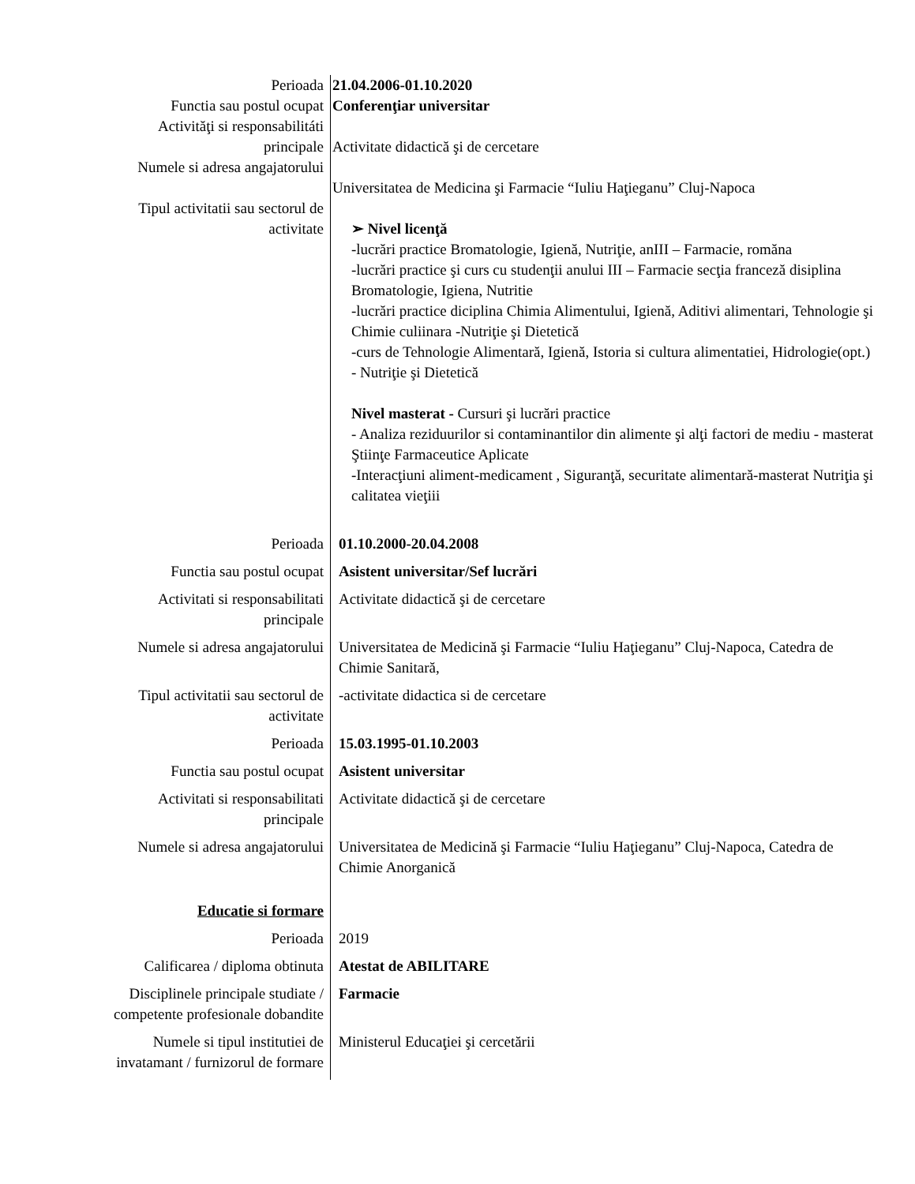| Perioada | 21.04.2006-01.10.2020 |
| Functia sau postul ocupat | Conferenţiar universitar |
| Activităţi si responsabilitáti principale | Activitate didactică şi de cercetare |
| Numele si adresa angajatorului | Universitatea de Medicina şi Farmacie “Iuliu Haţieganu” Cluj-Napoca |
| Tipul activitatii sau sectorul de activitate | ➢ Nivel licenţă -lucrări practice Bromatologie, Igienă, Nutriţie, anIII – Farmacie, romăna -lucrări practice şi curs cu studenţii anului III – Farmacie secţia franceză disiplina Bromatologie, Igiena, Nutritie -lucrări practice diciplina Chimia Alimentului, Igienă, Aditivi alimentari, Tehnologie şi Chimie culiinara -Nutriţie şi Dietetică -curs de Tehnologie Alimentară, Igienă, Istoria si cultura alimentatiei, Hidrologie(opt.) - Nutriţie şi Dietetică Nivel masterat - Cursuri şi lucrări practice - Analiza reziduurilor si contaminantilor din alimente şi alţi factori de mediu - masterat Ştiinţe Farmaceutice Aplicate -Interacţiuni aliment-medicament , Siguranţă, securitate alimentară-masterat Nutriţia şi calitatea vieţiii |
| Perioada | 01.10.2000-20.04.2008 |
| Functia sau postul ocupat | Asistent universitar/Sef lucrări |
| Activitati si responsabilitati principale | Activitate didactică şi de cercetare |
| Numele si adresa angajatorului | Universitatea de Medicină şi Farmacie “Iuliu Haţieganu” Cluj-Napoca, Catedra de Chimie Sanitară, |
| Tipul activitatii sau sectorul de activitate | -activitate didactica si de cercetare |
| Perioada | 15.03.1995-01.10.2003 |
| Functia sau postul ocupat | Asistent universitar |
| Activitati si responsabilitati principale | Activitate didactică şi de cercetare |
| Numele si adresa angajatorului | Universitatea de Medicină şi Farmacie “Iuliu Haţieganu” Cluj-Napoca, Catedra de Chimie Anorganică |
| Educatie si formare | |
| Perioada | 2019 |
| Calificarea / diploma obtinuta | Atestat de ABILITARE |
| Disciplinele principale studiate / competente profesionale dobandite | Farmacie |
| Numele si tipul institutiei de invatamant / furnizorul de formare | Ministerul Educaţiei şi cercetării |